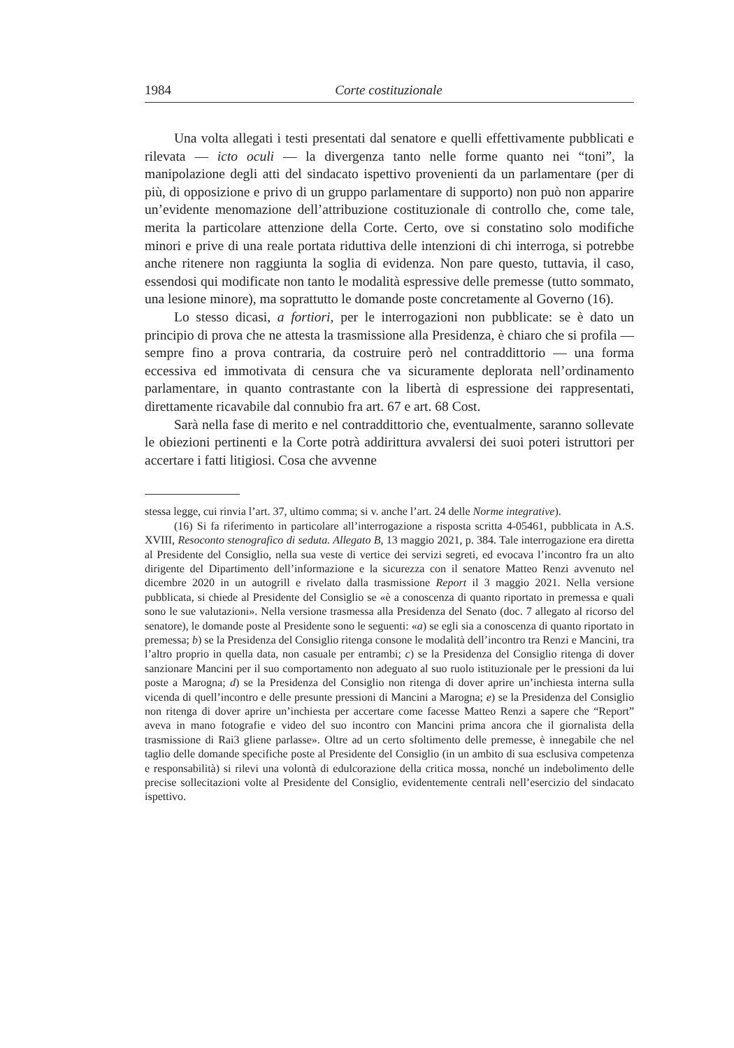1984 Corte costituzionale
Una volta allegati i testi presentati dal senatore e quelli effettivamente pubblicati e rilevata — icto oculi — la divergenza tanto nelle forme quanto nei “toni”, la manipolazione degli atti del sindacato ispettivo provenienti da un parlamentare (per di più, di opposizione e privo di un gruppo parlamentare di supporto) non può non apparire un’evidente menomazione dell’attribuzione costituzionale di controllo che, come tale, merita la particolare attenzione della Corte. Certo, ove si constatino solo modifiche minori e prive di una reale portata riduttiva delle intenzioni di chi interroga, si potrebbe anche ritenere non raggiunta la soglia di evidenza. Non pare questo, tuttavia, il caso, essendosi qui modificate non tanto le modalità espressive delle premesse (tutto sommato, una lesione minore), ma soprattutto le domande poste concretamente al Governo (16).
Lo stesso dicasi, a fortiori, per le interrogazioni non pubblicate: se è dato un principio di prova che ne attesta la trasmissione alla Presidenza, è chiaro che si profila — sempre fino a prova contraria, da costruire però nel contraddittorio — una forma eccessiva ed immotivata di censura che va sicuramente deplorata nell’ordinamento parlamentare, in quanto contrastante con la libertà di espressione dei rappresentati, direttamente ricavabile dal connubio fra art. 67 e art. 68 Cost.
Sarà nella fase di merito e nel contraddittorio che, eventualmente, saranno sollevate le obiezioni pertinenti e la Corte potrà addirittura avvalersi dei suoi poteri istruttori per accertare i fatti litigiosi. Cosa che avvenne
stessa legge, cui rinvia l’art. 37, ultimo comma; si v. anche l’art. 24 delle Norme integrative).
(16) Si fa riferimento in particolare all’interrogazione a risposta scritta 4-05461, pubblicata in A.S. XVIII, Resoconto stenografico di seduta. Allegato B, 13 maggio 2021, p. 384. Tale interrogazione era diretta al Presidente del Consiglio, nella sua veste di vertice dei servizi segreti, ed evocava l’incontro fra un alto dirigente del Dipartimento dell’informazione e la sicurezza con il senatore Matteo Renzi avvenuto nel dicembre 2020 in un autogrill e rivelato dalla trasmissione Report il 3 maggio 2021. Nella versione pubblicata, si chiede al Presidente del Consiglio se «è a conoscenza di quanto riportato in premessa e quali sono le sue valutazioni». Nella versione trasmessa alla Presidenza del Senato (doc. 7 allegato al ricorso del senatore), le domande poste al Presidente sono le seguenti: «a) se egli sia a conoscenza di quanto riportato in premessa; b) se la Presidenza del Consiglio ritenga consone le modalità dell’incontro tra Renzi e Mancini, tra l’altro proprio in quella data, non casuale per entrambi; c) se la Presidenza del Consiglio ritenga di dover sanzionare Mancini per il suo comportamento non adeguato al suo ruolo istituzionale per le pressioni da lui poste a Marogna; d) se la Presidenza del Consiglio non ritenga di dover aprire un’inchiesta interna sulla vicenda di quell’incontro e delle presunte pressioni di Mancini a Marogna; e) se la Presidenza del Consiglio non ritenga di dover aprire un’inchiesta per accertare come facesse Matteo Renzi a sapere che “Report” aveva in mano fotografie e video del suo incontro con Mancini prima ancora che il giornalista della trasmissione di Rai3 gliene parlasse». Oltre ad un certo sfoltimento delle premesse, è innegabile che nel taglio delle domande specifiche poste al Presidente del Consiglio (in un ambito di sua esclusiva competenza e responsabilità) si rilevi una volontà di edulcorazione della critica mossa, nonché un indebolimento delle precise sollecitazioni volte al Presidente del Consiglio, evidentemente centrali nell’esercizio del sindacato ispettivo.